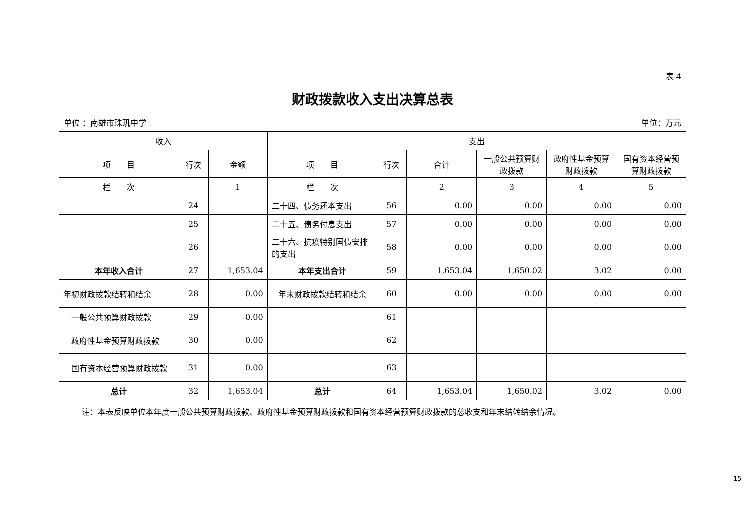表 4
财政拨款收入支出决算总表
单位 ：南雄市珠玑中学 单位：万元
| 收入 | | | 支出 | | | | | |
| --- | --- | --- | --- | --- | --- | --- | --- | --- |
| 项 目 | 行次 | 金额 | 项 目 | 行次 | 合计 | 一般公共预算财政拨款 | 政府性基金预算财政拨款 | 国有资本经营预算财政拨款 |
| 栏 次 | | 1 | 栏 次 | | 2 | 3 | 4 | 5 |
| | 24 | | 二十四、债务还本支出 | 56 | 0.00 | 0.00 | 0.00 | 0.00 |
| | 25 | | 二十五、债务付息支出 | 57 | 0.00 | 0.00 | 0.00 | 0.00 |
| | 26 | | 二十六、抗疫特别国债安排的支出 | 58 | 0.00 | 0.00 | 0.00 | 0.00 |
| 本年收入合计 | 27 | 1,653.04 | 本年支出合计 | 59 | 1,653.04 | 1,650.02 | 3.02 | 0.00 |
| 年初财政拨款结转和结余 | 28 | 0.00 | 年末财政拨款结转和结余 | 60 | 0.00 | 0.00 | 0.00 | 0.00 |
| 一般公共预算财政拨款 | 29 | 0.00 | | 61 | | | | |
| 政府性基金预算财政拨款 | 30 | 0.00 | | 62 | | | | |
| 国有资本经营预算财政拨款 | 31 | 0.00 | | 63 | | | | |
| 总计 | 32 | 1,653.04 | 总计 | 64 | 1,653.04 | 1,650.02 | 3.02 | 0.00 |
注：本表反映单位本年度一般公共预算财政拨款、政府性基金预算财政拨款和国有资本经营预算财政拨款的总收支和年末结转结余情况。
15